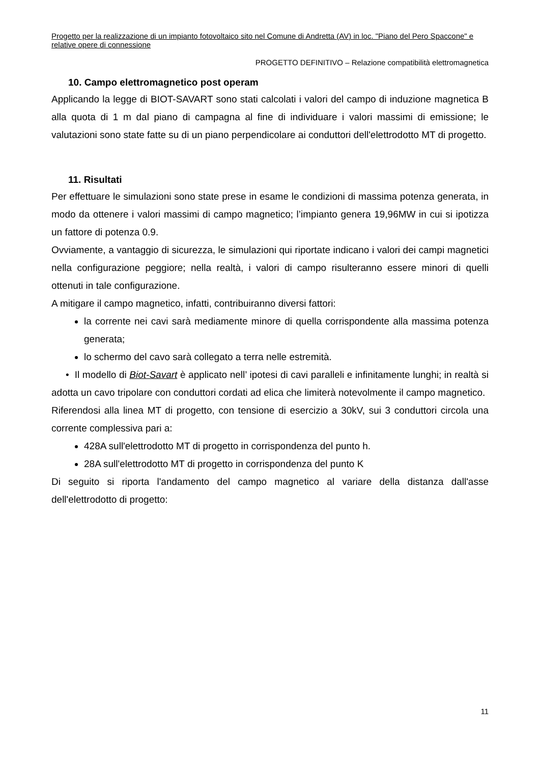Progetto per la realizzazione di un impianto fotovoltaico sito nel Comune di Andretta (AV) in loc. "Piano del Pero Spaccone" e relative opere di connessione
PROGETTO DEFINITIVO – Relazione compatibilità elettromagnetica
10. Campo elettromagnetico post operam
Applicando la legge di BIOT-SAVART sono stati calcolati i valori del campo di induzione magnetica B alla quota di 1 m dal piano di campagna al fine di individuare i valori massimi di emissione; le valutazioni sono state fatte su di un piano perpendicolare ai conduttori dell'elettrodotto MT di progetto.
11. Risultati
Per effettuare le simulazioni sono state prese in esame le condizioni di massima potenza generata, in modo da ottenere i valori massimi di campo magnetico; l’impianto genera 19,96MW in cui si ipotizza un fattore di potenza 0.9.
Ovviamente, a vantaggio di sicurezza, le simulazioni qui riportate indicano i valori dei campi magnetici nella configurazione peggiore; nella realtà, i valori di campo risulteranno essere minori di quelli ottenuti in tale configurazione.
A mitigare il campo magnetico, infatti, contribuiranno diversi fattori:
la corrente nei cavi sarà mediamente minore di quella corrispondente alla massima potenza generata;
lo schermo del cavo sarà collegato a terra nelle estremità.
• Il modello di Biot-Savart è applicato nell’ ipotesi di cavi paralleli e infinitamente lunghi; in realtà si adotta un cavo tripolare con conduttori cordati ad elica che limiterà notevolmente il campo magnetico.
Riferendosi alla linea MT di progetto, con tensione di esercizio a 30kV, sui 3 conduttori circola una corrente complessiva pari a:
428A sull'elettrodotto MT di progetto in corrispondenza del punto h.
28A sull'elettrodotto MT di progetto in corrispondenza del punto K
Di seguito si riporta l'andamento del campo magnetico al variare della distanza dall'asse dell'elettrodotto di progetto:
11